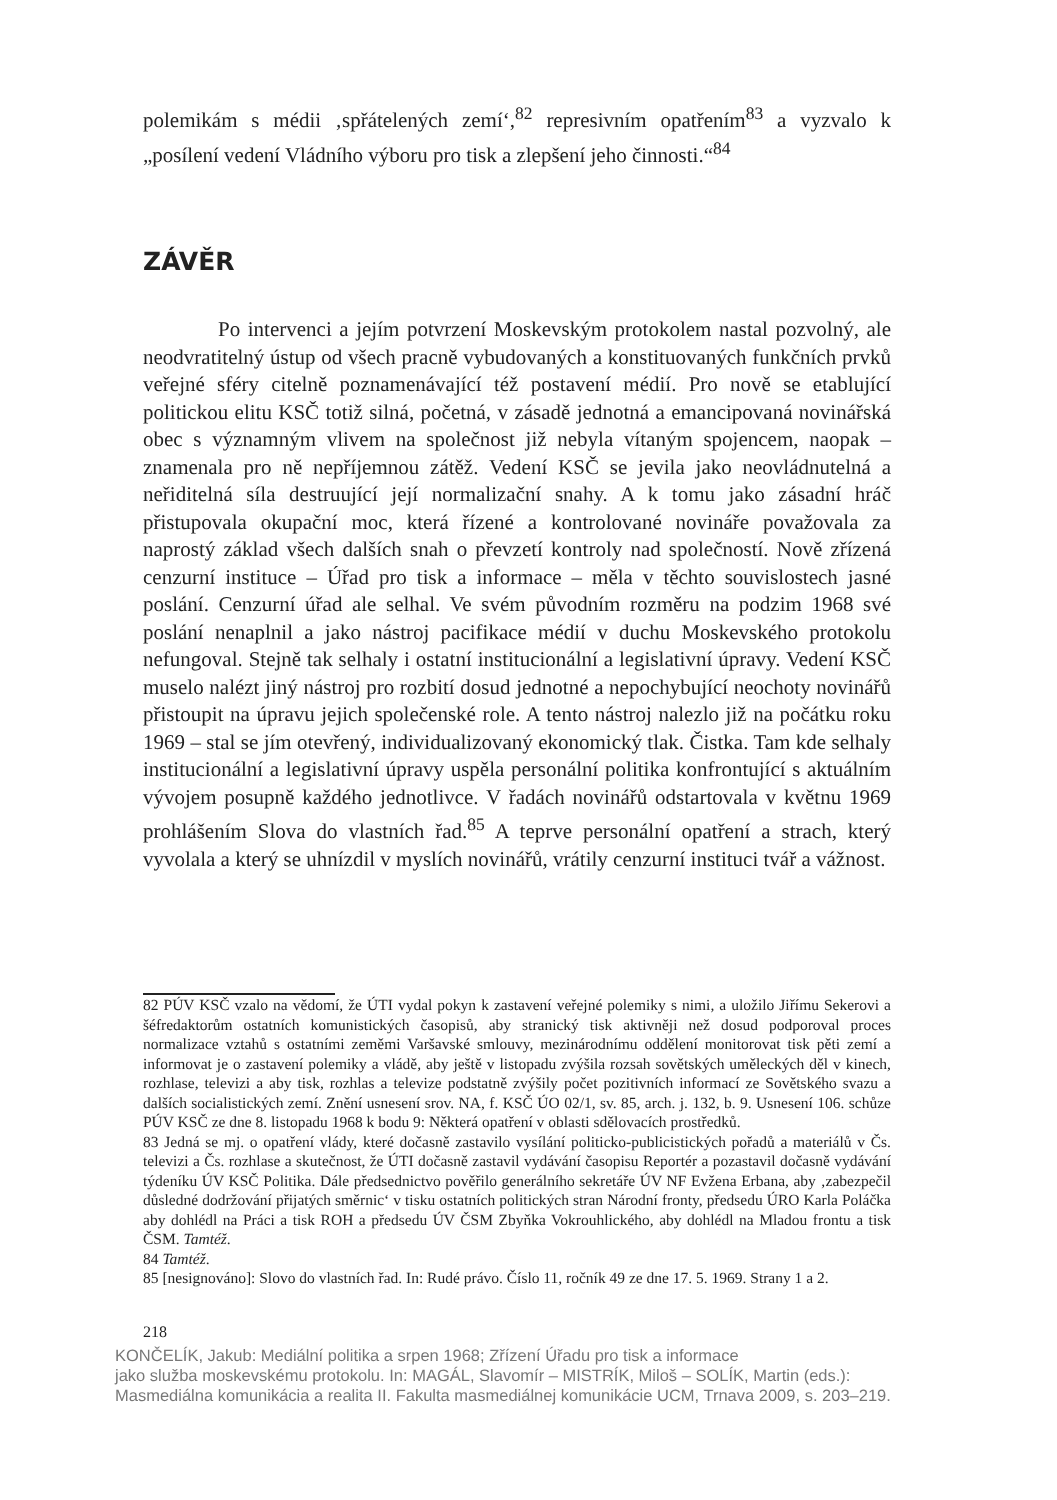polemikám s médii ‚spřátelených zemí‘,<sup>82</sup> represivním opatřením<sup>83</sup> a vyzvalo k „posílení vedení Vládního výboru pro tisk a zlepšení jeho činnosti.“<sup>84</sup>
ZÁVĚR
Po intervenci a jejím potvrzení Moskevským protokolem nastal pozvolný, ale neodvratitelný ústup od všech pracně vybudovaných a konstituovaných funkčních prvků veřejné sféry citelně poznamenávající též postavení médií. Pro nově se etablující politickou elitu KSČ totiž silná, početná, v zásadě jednotná a emancipovaná novinářská obec s významným vlivem na společnost již nebyla vítaným spojencem, naopak – znamenala pro ně nepříjemnou zátěž. Vedení KSČ se jevila jako neovládnutelná a neřiditelná síla destruující její normalizační snahy. A k tomu jako zásadní hráč přistupovala okupační moc, která řízené a kontrolované novináře považovala za naprostý základ všech dalších snah o převzetí kontroly nad společností. Nově zřízená cenzurní instituce – Úřad pro tisk a informace – měla v těchto souvislostech jasné poslání. Cenzurní úřad ale selhal. Ve svém původním rozměru na podzim 1968 své poslání nenaplnil a jako nástroj pacifikace médií v duchu Moskevského protokolu nefungoval. Stejně tak selhaly i ostatní institucionální a legislativní úpravy. Vedení KSČ muselo nalézt jiný nástroj pro rozbití dosud jednotné a nepochybující neochoty novinářů přistoupit na úpravu jejich společenské role. A tento nástroj nalezlo již na počátku roku 1969 – stal se jím otevřený, individualizovaný ekonomický tlak. Čistka. Tam kde selhaly institucionální a legislativní úpravy uspěla personální politika konfrontující s aktuálním vývojem posupně každého jednotlivce. V řadách novinářů odstartovala v květnu 1969 prohlášením Slova do vlastních řad.<sup>85</sup> A teprve personální opatření a strach, který vyvolala a který se uhnízdil v myslích novinářů, vrátily cenzurní instituci tvář a vážnost.
82 PÚV KSČ vzalo na vědomí, že ÚTI vydal pokyn k zastavení veřejné polemiky s nimi, a uložilo Jiřímu Sekerovi a šéfredaktorům ostatních komunistických časopisů, aby stranický tisk aktivněji než dosud podporoval proces normalizace vztahů s ostatními zeměmi Varšavské smlouvy, mezinárodnímu oddělení monitorovat tisk pěti zemí a informovat je o zastavení polemiky a vládě, aby ještě v listopadu zvýšila rozsah sovětských uměleckých děl v kinech, rozhlase, televizi a aby tisk, rozhlas a televize podstatně zvýšily počet pozitivních informací ze Sovětského svazu a dalších socialistických zemí. Znění usnesení srov. NA, f. KSČ ÚO 02/1, sv. 85, arch. j. 132, b. 9. Usnesení 106. schůze PÚV KSČ ze dne 8. listopadu 1968 k bodu 9: Některá opatření v oblasti sdělovacích prostředků.
83 Jedná se mj. o opatření vlády, které dočasně zastavilo vysílání politicko-publicistických pořadů a materiálů v Čs. televizi a Čs. rozhlase a skutečnost, že ÚTI dočasně zastavil vydávání časopisu Reportér a pozastavil dočasně vydávání týdeníku ÚV KSČ Politika. Dále předsednictvo pověřilo generálního sekretáře ÚV NF Evžena Erbana, aby ‚zabezpečil důsledné dodržování přijatých směrnic‘ v tisku ostatních politických stran Národní fronty, předsedu ÚRO Karla Poláčka aby dohlédl na Práci a tisk ROH a předsedu ÚV ČSM Zbyňka Vokrouhlického, aby dohlédl na Mladou frontu a tisk ČSM. Tamtéž.
84 Tamtéž.
85 [nesignováno]: Slovo do vlastních řad. In: Rudé právo. Číslo 11, ročník 49 ze dne 17. 5. 1969. Strany 1 a 2.
218
KONČELÍK, Jakub: Mediální politika a srpen 1968; Zřízení Úřadu pro tisk a informace
jako služba moskevskému protokolu. In: MAGÁL, Slavomír – MISTRÍK, Miloš – SOLÍK, Martin (eds.):
Masmediálna komunikácia a realita II. Fakulta masmediálnej komunikácie UCM, Trnava 2009, s. 203–219.